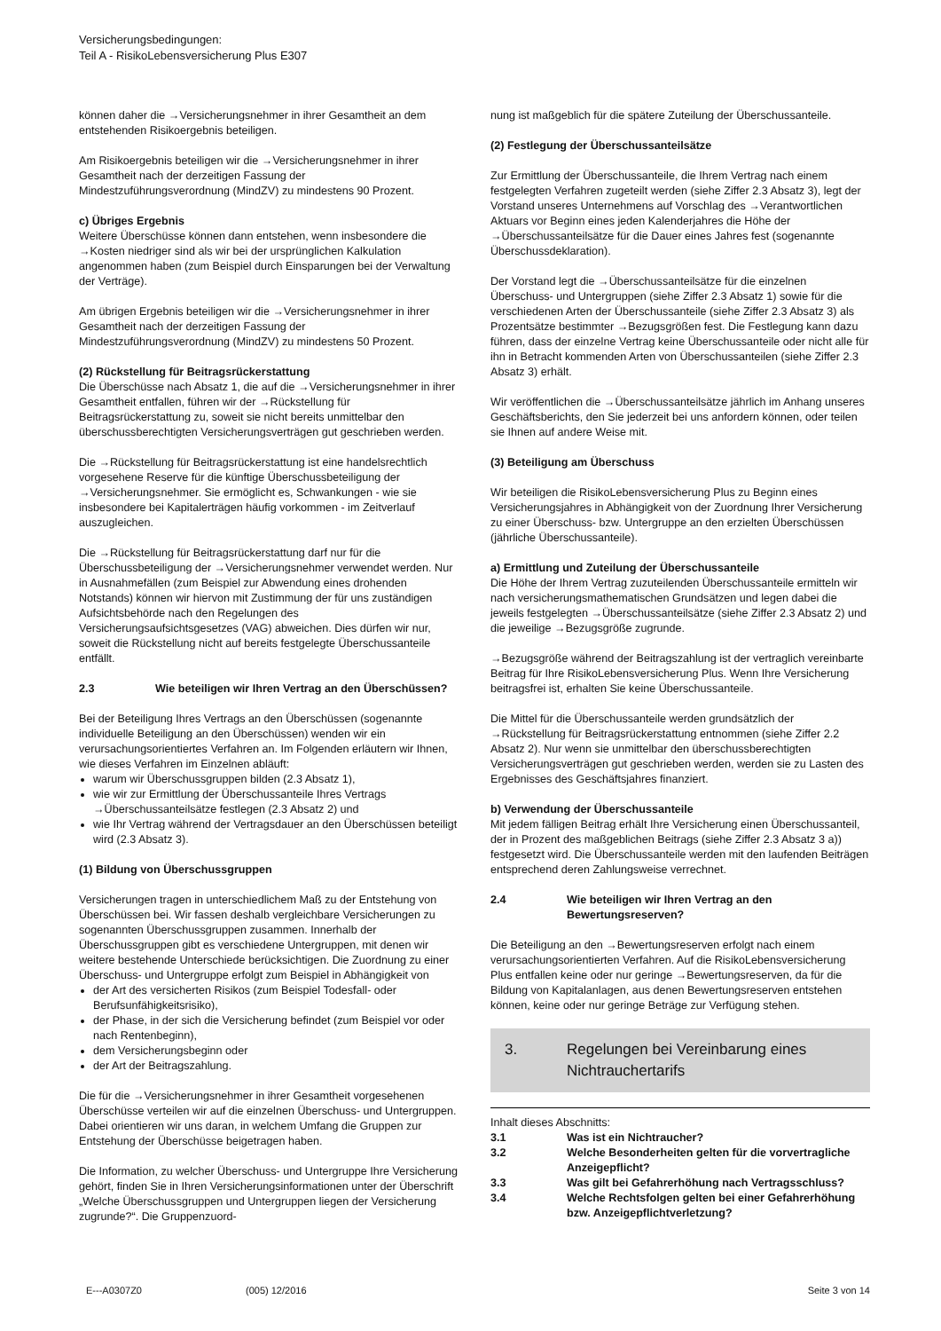Versicherungsbedingungen:
Teil A - RisikoLebensversicherung Plus E307
können daher die →Versicherungsnehmer in ihrer Gesamtheit an dem entstehenden Risikoergebnis beteiligen.
Am Risikoergebnis beteiligen wir die →Versicherungsnehmer in ihrer Gesamtheit nach der derzeitigen Fassung der Mindestzuführungsverordnung (MindZV) zu mindestens 90 Prozent.
c) Übriges Ergebnis
Weitere Überschüsse können dann entstehen, wenn insbesondere die →Kosten niedriger sind als wir bei der ursprünglichen Kalkulation angenommen haben (zum Beispiel durch Einsparungen bei der Verwaltung der Verträge).
Am übrigen Ergebnis beteiligen wir die →Versicherungsnehmer in ihrer Gesamtheit nach der derzeitigen Fassung der Mindestzuführungsverordnung (MindZV) zu mindestens 50 Prozent.
(2) Rückstellung für Beitragsrückerstattung
Die Überschüsse nach Absatz 1, die auf die →Versicherungsnehmer in ihrer Gesamtheit entfallen, führen wir der →Rückstellung für Beitragsrückerstattung zu, soweit sie nicht bereits unmittelbar den überschussberechtigten Versicherungsverträgen gut geschrieben werden.
Die →Rückstellung für Beitragsrückerstattung ist eine handelsrechtlich vorgesehene Reserve für die künftige Überschussbeteiligung der →Versicherungsnehmer. Sie ermöglicht es, Schwankungen - wie sie insbesondere bei Kapitalerträgen häufig vorkommen - im Zeitverlauf auszugleichen.
Die →Rückstellung für Beitragsrückerstattung darf nur für die Überschussbeteiligung der →Versicherungsnehmer verwendet werden. Nur in Ausnahmefällen (zum Beispiel zur Abwendung eines drohenden Notstands) können wir hiervon mit Zustimmung der für uns zuständigen Aufsichtsbehörde nach den Regelungen des Versicherungsaufsichtsgesetzes (VAG) abweichen. Dies dürfen wir nur, soweit die Rückstellung nicht auf bereits festgelegte Überschussanteile entfällt.
2.3 Wie beteiligen wir Ihren Vertrag an den Überschüssen?
Bei der Beteiligung Ihres Vertrags an den Überschüssen (sogenannte individuelle Beteiligung an den Überschüssen) wenden wir ein verursachungsorientiertes Verfahren an. Im Folgenden erläutern wir Ihnen, wie dieses Verfahren im Einzelnen abläuft:
warum wir Überschussgruppen bilden (2.3 Absatz 1),
wie wir zur Ermittlung der Überschussanteile Ihres Vertrags →Überschussanteilsätze festlegen (2.3 Absatz 2) und
wie Ihr Vertrag während der Vertragsdauer an den Überschüssen beteiligt wird (2.3 Absatz 3).
(1) Bildung von Überschussgruppen
Versicherungen tragen in unterschiedlichem Maß zu der Entstehung von Überschüssen bei. Wir fassen deshalb vergleichbare Versicherungen zu sogenannten Überschussgruppen zusammen. Innerhalb der Überschussgruppen gibt es verschiedene Untergruppen, mit denen wir weitere bestehende Unterschiede berücksichtigen. Die Zuordnung zu einer Überschuss- und Untergruppe erfolgt zum Beispiel in Abhängigkeit von
der Art des versicherten Risikos (zum Beispiel Todesfall- oder Berufsunfähigkeitsrisiko),
der Phase, in der sich die Versicherung befindet (zum Beispiel vor oder nach Rentenbeginn),
dem Versicherungsbeginn oder
der Art der Beitragszahlung.
Die für die →Versicherungsnehmer in ihrer Gesamtheit vorgesehenen Überschüsse verteilen wir auf die einzelnen Überschuss- und Untergruppen. Dabei orientieren wir uns daran, in welchem Umfang die Gruppen zur Entstehung der Überschüsse beigetragen haben.
Die Information, zu welcher Überschuss- und Untergruppe Ihre Versicherung gehört, finden Sie in Ihren Versicherungsinformationen unter der Überschrift „Welche Überschussgruppen und Untergruppen liegen der Versicherung zugrunde?“. Die Gruppenzuord-
nung ist maßgeblich für die spätere Zuteilung der Überschussanteile.
(2) Festlegung der Überschussanteilsätze
Zur Ermittlung der Überschussanteile, die Ihrem Vertrag nach einem festgelegten Verfahren zugeteilt werden (siehe Ziffer 2.3 Absatz 3), legt der Vorstand unseres Unternehmens auf Vorschlag des →Verantwortlichen Aktuars vor Beginn eines jeden Kalenderjahres die Höhe der →Überschussanteilsätze für die Dauer eines Jahres fest (sogenannte Überschussdeklaration).
Der Vorstand legt die →Überschussanteilsätze für die einzelnen Überschuss- und Untergruppen (siehe Ziffer 2.3 Absatz 1) sowie für die verschiedenen Arten der Überschussanteile (siehe Ziffer 2.3 Absatz 3) als Prozentsätze bestimmter →Bezugsgrößen fest. Die Festlegung kann dazu führen, dass der einzelne Vertrag keine Überschussanteile oder nicht alle für ihn in Betracht kommenden Arten von Überschussanteilen (siehe Ziffer 2.3 Absatz 3) erhält.
Wir veröffentlichen die →Überschussanteilsätze jährlich im Anhang unseres Geschäftsberichts, den Sie jederzeit bei uns anfordern können, oder teilen sie Ihnen auf andere Weise mit.
(3) Beteiligung am Überschuss
Wir beteiligen die RisikoLebensversicherung Plus zu Beginn eines Versicherungsjahres in Abhängigkeit von der Zuordnung Ihrer Versicherung zu einer Überschuss- bzw. Untergruppe an den erzielten Überschüssen (jährliche Überschussanteile).
a) Ermittlung und Zuteilung der Überschussanteile
Die Höhe der Ihrem Vertrag zuzuteilenden Überschussanteile ermitteln wir nach versicherungsmathematischen Grundsätzen und legen dabei die jeweils festgelegten →Überschussanteilsätze (siehe Ziffer 2.3 Absatz 2) und die jeweilige →Bezugsgröße zugrunde.
→Bezugsgröße während der Beitragszahlung ist der vertraglich vereinbarte Beitrag für Ihre RisikoLebensversicherung Plus. Wenn Ihre Versicherung beitragsfrei ist, erhalten Sie keine Überschussanteile.
Die Mittel für die Überschussanteile werden grundsätzlich der →Rückstellung für Beitragsrückerstattung entnommen (siehe Ziffer 2.2 Absatz 2). Nur wenn sie unmittelbar den überschussberechtigten Versicherungsverträgen gut geschrieben werden, werden sie zu Lasten des Ergebnisses des Geschäftsjahres finanziert.
b) Verwendung der Überschussanteile
Mit jedem fälligen Beitrag erhält Ihre Versicherung einen Überschussanteil, der in Prozent des maßgeblichen Beitrags (siehe Ziffer 2.3 Absatz 3 a)) festgesetzt wird. Die Überschussanteile werden mit den laufenden Beiträgen entsprechend deren Zahlungsweise verrechnet.
2.4 Wie beteiligen wir Ihren Vertrag an den Bewertungsreserven?
Die Beteiligung an den →Bewertungsreserven erfolgt nach einem verursachungsorientierten Verfahren. Auf die RisikoLebensversicherung Plus entfallen keine oder nur geringe →Bewertungsreserven, da für die Bildung von Kapitalanlagen, aus denen Bewertungsreserven entstehen können, keine oder nur geringe Beträge zur Verfügung stehen.
3. Regelungen bei Vereinbarung eines Nichtrauchertarifs
Inhalt dieses Abschnitts:
3.1 Was ist ein Nichtraucher?
3.2 Welche Besonderheiten gelten für die vorvertragliche Anzeigepflicht?
3.3 Was gilt bei Gefahrerhöhung nach Vertragsschluss?
3.4 Welche Rechtsfolgen gelten bei einer Gefahrerhöhung bzw. Anzeigepflichtverletzung?
E---A0307Z0 (005) 12/2016 Seite 3 von 14